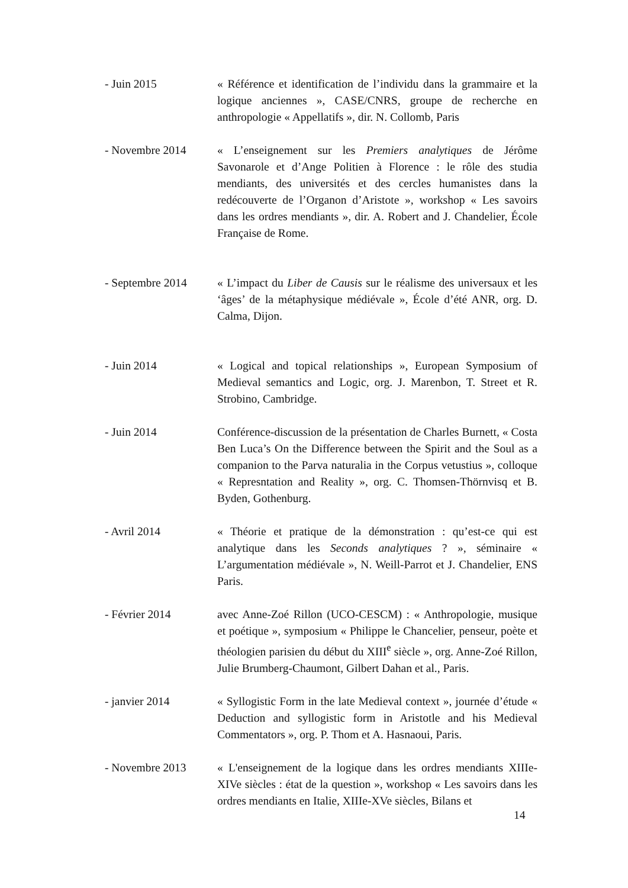- Juin 2015 « Référence et identification de l’individu dans la grammaire et la logique anciennes », CASE/CNRS, groupe de recherche en anthropologie « Appellatifs », dir. N. Collomb, Paris
- Novembre 2014 « L’enseignement sur les Premiers analytiques de Jérôme Savonarole et d’Ange Politien à Florence : le rôle des studia mendiants, des universités et des cercles humanistes dans la redécouverte de l’Organon d’Aristote », workshop « Les savoirs dans les ordres mendiants », dir. A. Robert and J. Chandelier, École Française de Rome.
- Septembre 2014 « L’impact du Liber de Causis sur le réalisme des universaux et les ‘âges’ de la métaphysique médiévale », École d’été ANR, org. D. Calma, Dijon.
- Juin 2014 « Logical and topical relationships », European Symposium of Medieval semantics and Logic, org. J. Marenbon, T. Street et R. Strobino, Cambridge.
- Juin 2014 Conférence-discussion de la présentation de Charles Burnett, « Costa Ben Luca’s On the Difference between the Spirit and the Soul as a companion to the Parva naturalia in the Corpus vetustius », colloque « Represntation and Reality », org. C. Thomsen-Thörnvisq et B. Byden, Gothenburg.
- Avril 2014 « Théorie et pratique de la démonstration : qu’est-ce qui est analytique dans les Seconds analytiques ? », séminaire « L’argumentation médiévale », N. Weill-Parrot et J. Chandelier, ENS Paris.
- Février 2014 avec Anne-Zoé Rillon (UCO-CESCM) : « Anthropologie, musique et poétique », symposium « Philippe le Chancelier, penseur, poète et théologien parisien du début du XIII<sup>e</sup> siècle », org. Anne-Zoé Rillon, Julie Brumberg-Chaumont, Gilbert Dahan et al., Paris.
- janvier 2014 « Syllogistic Form in the late Medieval context », journée d’étude « Deduction and syllogistic form in Aristotle and his Medieval Commentators », org. P. Thom et A. Hasnaoui, Paris.
- Novembre 2013 « L'enseignement de la logique dans les ordres mendiants XIIIe-XIVe siècles : état de la question », workshop « Les savoirs dans les ordres mendiants en Italie, XIIIe-XVe siècles, Bilans et
14